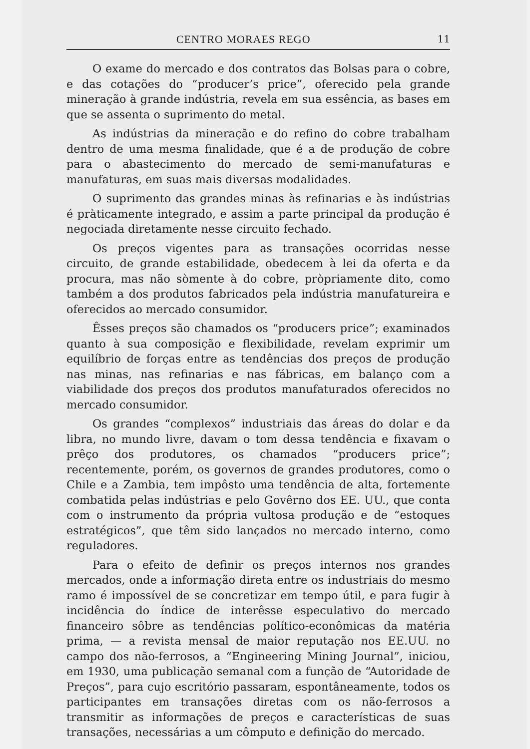CENTRO MORAES REGO 11
O exame do mercado e dos contratos das Bolsas para o cobre, e das cotações do “producer’s price”, oferecido pela grande mineração à grande indústria, revela em sua essência, as bases em que se assenta o suprimento do metal.
As indústrias da mineração e do refino do cobre trabalham dentro de uma mesma finalidade, que é a de produção de cobre para o abastecimento do mercado de semi-manufaturas e manufaturas, em suas mais diversas modalidades.
O suprimento das grandes minas às refinarias e às indústrias é pràticamente integrado, e assim a parte principal da produção é negociada diretamente nesse circuito fechado.
Os preços vigentes para as transações ocorridas nesse circuito, de grande estabilidade, obedecem à lei da oferta e da procura, mas não sòmente à do cobre, pròpriamente dito, como também a dos produtos fabricados pela indústria manufatureira e oferecidos ao mercado consumidor.
Êsses preços são chamados os “producers price”; examinados quanto à sua composição e flexibilidade, revelam exprimir um equilíbrio de forças entre as tendências dos preços de produção nas minas, nas refinarias e nas fábricas, em balanço com a viabilidade dos preços dos produtos manufaturados oferecidos no mercado consumidor.
Os grandes “complexos” industriais das áreas do dolar e da libra, no mundo livre, davam o tom dessa tendência e fixavam o prêço dos produtores, os chamados “producers price”; recentemente, porém, os governos de grandes produtores, como o Chile e a Zambia, tem impôsto uma tendência de alta, fortemente combatida pelas indústrias e pelo Govêrno dos EE. UU., que conta com o instrumento da própria vultosa produção e de “estoques estratégicos”, que têm sido lançados no mercado interno, como reguladores.
Para o efeito de definir os preços internos nos grandes mercados, onde a informação direta entre os industriais do mesmo ramo é impossível de se concretizar em tempo útil, e para fugir à incidência do índice de interêsse especulativo do mercado financeiro sôbre as tendências político-econômicas da matéria prima, — a revista mensal de maior reputação nos EE.UU. no campo dos não-ferrosos, a “Engineering Mining Journal”, iniciou, em 1930, uma publicação semanal com a função de “Autoridade de Preços”, para cujo escritório passaram, espontâneamente, todos os participantes em transações diretas com os não-ferrosos a transmitir as informações de preços e características de suas transações, necessárias a um cômputo e definição do mercado.